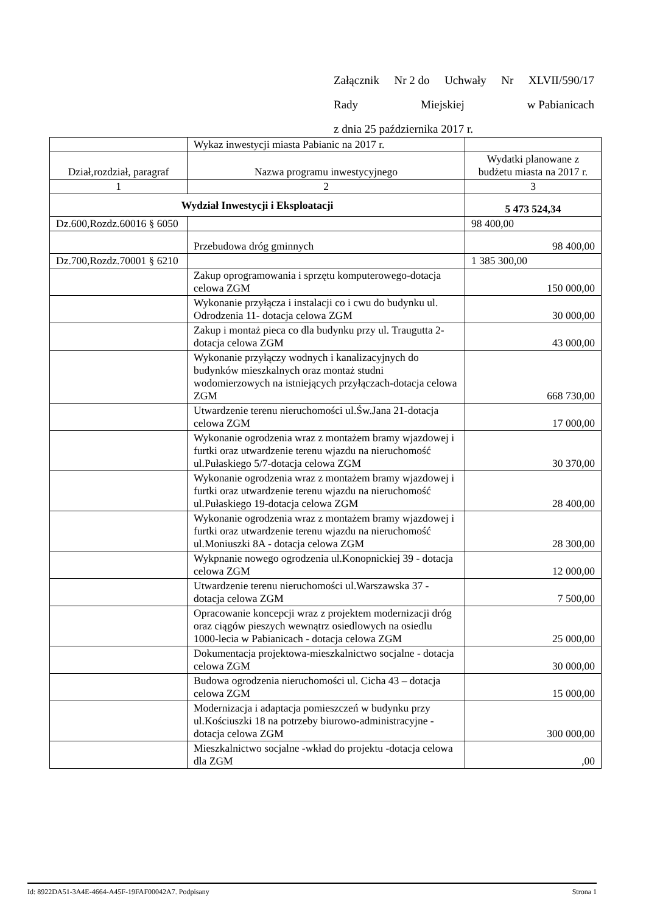Załącznik Nr 2 do Uchwały Nr XLVII/590/17
Rady Miejskiej w Pabianicach
z dnia 25 października 2017 r.
| | Wykaz inwestycji miasta Pabianic na 2017 r. | |
| Dział,rozdział, paragraf | Nazwa programu inwestycyjnego | Wydatki planowane z budżetu miasta na 2017 r. |
| 1 | 2 | 3 |
| Wydział Inwestycji i Eksploatacji | | 5 473 524,34 |
| Dz.600,Rozdz.60016 § 6050 | | 98 400,00 |
| | Przebudowa dróg gminnych | 98 400,00 |
| Dz.700,Rozdz.70001 § 6210 | | 1 385 300,00 |
| | Zakup oprogramowania i sprzętu komputerowego-dotacja celowa ZGM | 150 000,00 |
| | Wykonanie przyłącza i instalacji co i cwu do budynku ul. Odrodzenia 11- dotacja celowa ZGM | 30 000,00 |
| | Zakup i montaż pieca co dla budynku przy ul. Traugutta 2- dotacja celowa ZGM | 43 000,00 |
| | Wykonanie przyłączy wodnych i kanalizacyjnych do budynków mieszkalnych oraz montaż studni wodomierzowych na istniejących przyłączach-dotacja celowa ZGM | 668 730,00 |
| | Utwardzenie terenu nieruchomości ul.Św.Jana 21-dotacja celowa ZGM | 17 000,00 |
| | Wykonanie ogrodzenia wraz z montażem bramy wjazdowej i furtki oraz utwardzenie terenu wjazdu na nieruchomość ul.Pułaskiego 5/7-dotacja celowa ZGM | 30 370,00 |
| | Wykonanie ogrodzenia wraz z montażem bramy wjazdowej i furtki oraz utwardzenie terenu wjazdu na nieruchomość ul.Pułaskiego 19-dotacja celowa ZGM | 28 400,00 |
| | Wykonanie ogrodzenia wraz z montażem bramy wjazdowej i furtki oraz utwardzenie terenu wjazdu na nieruchomość ul.Moniuszki 8A - dotacja celowa ZGM | 28 300,00 |
| | Wykpnanie nowego ogrodzenia ul.Konopnickiej 39 - dotacja celowa ZGM | 12 000,00 |
| | Utwardzenie terenu nieruchomości ul.Warszawska 37 -dotacja celowa ZGM | 7 500,00 |
| | Opracowanie koncepcji wraz z projektem modernizacji dróg oraz ciągów pieszych wewnątrz osiedlowych na osiedlu 1000-lecia w Pabianicach - dotacja celowa ZGM | 25 000,00 |
| | Dokumentacja projektowa-mieszkalnictwo socjalne - dotacja celowa ZGM | 30 000,00 |
| | Budowa ogrodzenia nieruchomości ul. Cicha 43 – dotacja celowa ZGM | 15 000,00 |
| | Modernizacja i adaptacja pomieszczeń w budynku przy ul.Kościuszki 18 na potrzeby biurowo-administracyjne - dotacja celowa ZGM | 300 000,00 |
| | Mieszkalnictwo socjalne -wkład do projektu -dotacja celowa dla ZGM | ,00 |
Id: 8922DA51-3A4E-4664-A45F-19FAF00042A7. Podpisany Strona 1